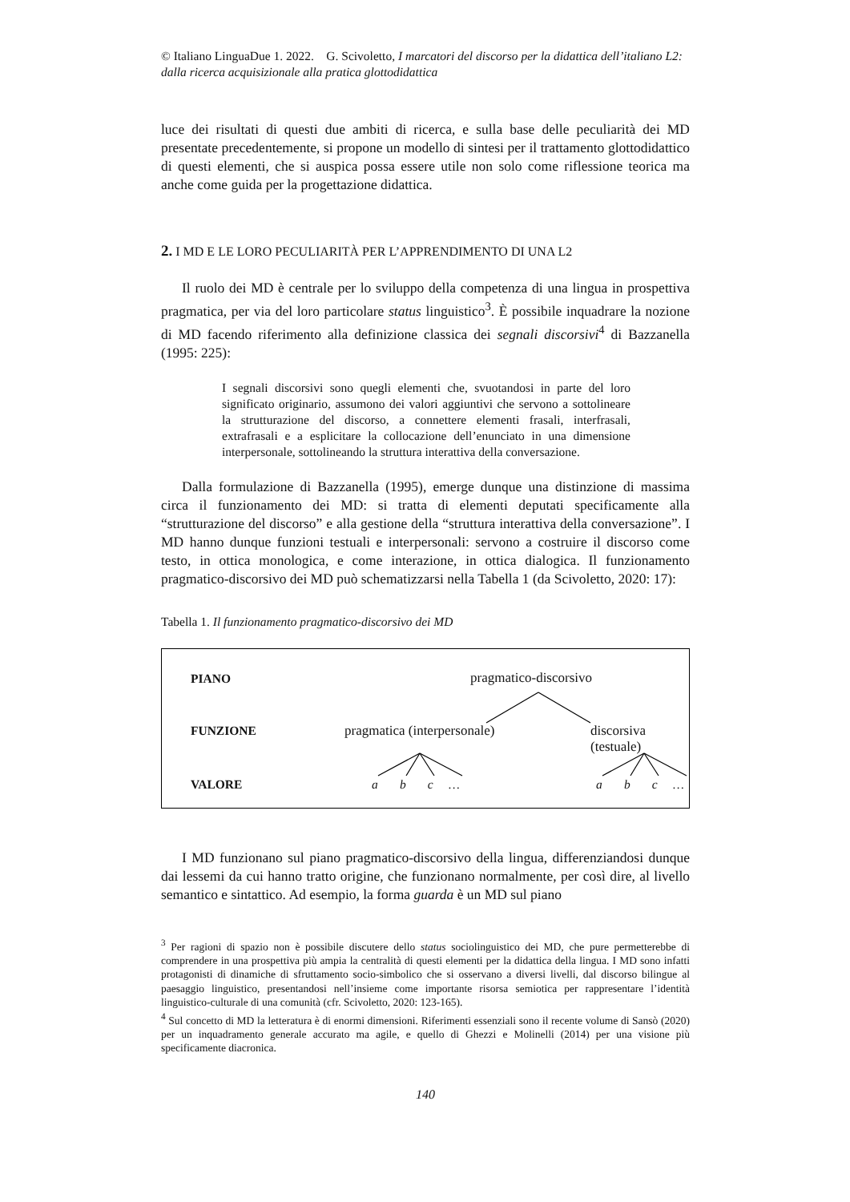© Italiano LinguaDue 1. 2022. G. Scivoletto, I marcatori del discorso per la didattica dell’italiano L2: dalla ricerca acquisizionale alla pratica glottodidattica
luce dei risultati di questi due ambiti di ricerca, e sulla base delle peculiarità dei MD presentate precedentemente, si propone un modello di sintesi per il trattamento glottodidattico di questi elementi, che si auspica possa essere utile non solo come riflessione teorica ma anche come guida per la progettazione didattica.
2. I MD E LE LORO PECULIARITÀ PER L’APPRENDIMENTO DI UNA L2
Il ruolo dei MD è centrale per lo sviluppo della competenza di una lingua in prospettiva pragmatica, per via del loro particolare status linguistico<sup>3</sup>. È possibile inquadrare la nozione di MD facendo riferimento alla definizione classica dei segnali discorsivi<sup>4</sup> di Bazzanella (1995: 225):
I segnali discorsivi sono quegli elementi che, svuotandosi in parte del loro significato originario, assumono dei valori aggiuntivi che servono a sottolineare la strutturazione del discorso, a connettere elementi frasali, interfrasali, extrafrasali e a esplicitare la collocazione dell’enunciato in una dimensione interpersonale, sottolineando la struttura interattiva della conversazione.
Dalla formulazione di Bazzanella (1995), emerge dunque una distinzione di massima circa il funzionamento dei MD: si tratta di elementi deputati specificamente alla “strutturazione del discorso” e alla gestione della “struttura interattiva della conversazione”. I MD hanno dunque funzioni testuali e interpersonali: servono a costruire il discorso come testo, in ottica monologica, e come interazione, in ottica dialogica. Il funzionamento pragmatico-discorsivo dei MD può schematizzarsi nella Tabella 1 (da Scivoletto, 2020: 17):
Tabella 1. Il funzionamento pragmatico-discorsivo dei MD
PIANO pragmatico-discorsivo
FUNZIONE pragmatica (interpersonale) discorsiva (testuale)
VALORE a b c … a b c …
I MD funzionano sul piano pragmatico-discorsivo della lingua, differenziandosi dunque dai lessemi da cui hanno tratto origine, che funzionano normalmente, per così dire, al livello semantico e sintattico. Ad esempio, la forma guarda è un MD sul piano
<sup>3</sup> Per ragioni di spazio non è possibile discutere dello status sociolinguistico dei MD, che pure permetterebbe di comprendere in una prospettiva più ampia la centralità di questi elementi per la didattica della lingua. I MD sono infatti protagonisti di dinamiche di sfruttamento socio-simbolico che si osservano a diversi livelli, dal discorso bilingue al paesaggio linguistico, presentandosi nell’insieme come importante risorsa semiotica per rappresentare l’identità linguistico-culturale di una comunità (cfr. Scivoletto, 2020: 123-165).
<sup>4</sup> Sul concetto di MD la letteratura è di enormi dimensioni. Riferimenti essenziali sono il recente volume di Sansò (2020) per un inquadramento generale accurato ma agile, e quello di Ghezzi e Molinelli (2014) per una visione più specificamente diacronica.
140